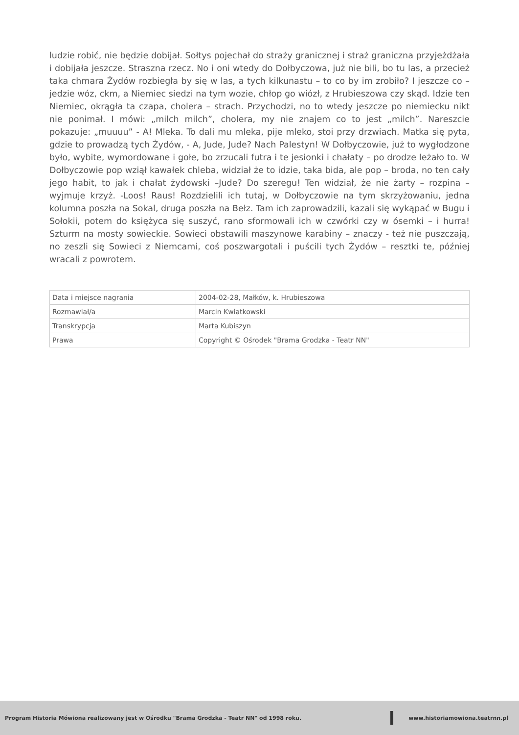ludzie robić, nie będzie dobijał. Sołtys pojechał do straży granicznej i straż graniczna przyjeżdżała i dobijała jeszcze. Straszna rzecz. No i oni wtedy do Dołbyczowa, już nie bili, bo tu las, a przecież taka chmara Żydów rozbiegła by się w las, a tych kilkunastu – to co by im zrobiło? I jeszcze co – jedzie wóz, ckm, a Niemiec siedzi na tym wozie, chłop go wiózł, z Hrubieszowa czy skąd. Idzie ten Niemiec, okrągła ta czapa, cholera – strach. Przychodzi, no to wtedy jeszcze po niemiecku nikt nie ponimał. I mówi: „milch milch”, cholera, my nie znajem co to jest „milch”. Nareszcie pokazuje: „muuuu” - A! Mleka. To dali mu mleka, pije mleko, stoi przy drzwiach. Matka się pyta, gdzie to prowadzą tych Żydów, - A, Jude, Jude? Nach Palestyn! W Dołbyczowie, już to wygłodzone było, wybite, wymordowane i gołe, bo zrzucali futra i te jesionki i chałaty – po drodze leżało to. W Dołbyczowie pop wziął kawałek chleba, widział że to idzie, taka bida, ale pop – broda, no ten cały jego habit, to jak i chałat żydowski –Jude? Do szeregu! Ten widział, że nie żarty – rozpina – wyjmuje krzyż. -Loos! Raus! Rozdzielili ich tutaj, w Dołbyczowie na tym skrzyżowaniu, jedna kolumna poszła na Sokal, druga poszła na Bełz. Tam ich zaprowadzili, kazali się wykąpać w Bugu i Sołokii, potem do księżyca się suszyć, rano sformowali ich w czwórki czy w ósemki – i hurra! Szturm na mosty sowieckie. Sowieci obstawili maszynowe karabiny – znaczy - też nie puszczają, no zeszli się Sowieci z Niemcami, coś poszwargotali i puścili tych Żydów – resztki te, później wracali z powrotem.
| Data i miejsce nagrania | 2004-02-28, Małków, k. Hrubieszowa |
| Rozmawiał/a | Marcin Kwiatkowski |
| Transkrypcja | Marta Kubiszyn |
| Prawa | Copyright © Ośrodek "Brama Grodzka - Teatr NN" |
Program Historia Mówiona realizowany jest w Ośrodku "Brama Grodzka - Teatr NN" od 1998 roku. www.historiamowiona.teatrnn.pl